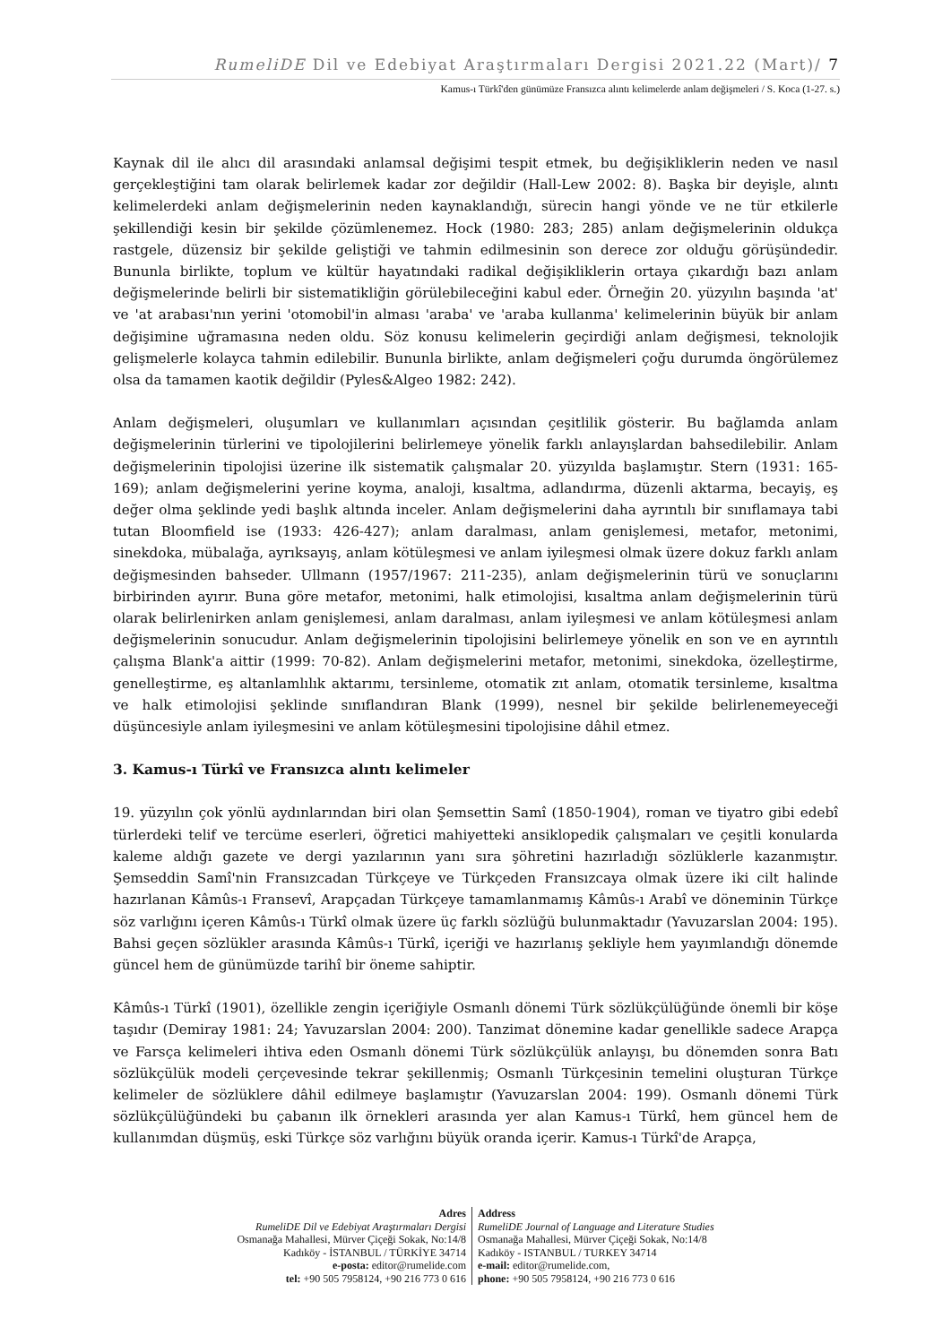RumeliDE Dil ve Edebiyat Araştırmaları Dergisi 2021.22 (Mart)/ 7
Kamus-ı Türkî'den günümüze Fransızca alıntı kelimelerde anlam değişmeleri / S. Koca (1-27. s.)
Kaynak dil ile alıcı dil arasındaki anlamsal değişimi tespit etmek, bu değişikliklerin neden ve nasıl gerçekleştiğini tam olarak belirlemek kadar zor değildir (Hall-Lew 2002: 8). Başka bir deyişle, alıntı kelimelerdeki anlam değişmelerinin neden kaynaklandığı, sürecin hangi yönde ve ne tür etkilerle şekillendiği kesin bir şekilde çözümlenemez. Hock (1980: 283; 285) anlam değişmelerinin oldukça rastgele, düzensiz bir şekilde geliştiği ve tahmin edilmesinin son derece zor olduğu görüşündedir. Bununla birlikte, toplum ve kültür hayatındaki radikal değişikliklerin ortaya çıkardığı bazı anlam değişmelerinde belirli bir sistematikliğin görülebileceğini kabul eder. Örneğin 20. yüzyılın başında 'at' ve 'at arabası'nın yerini 'otomobil'in alması 'araba' ve 'araba kullanma' kelimelerinin büyük bir anlam değişimine uğramasına neden oldu. Söz konusu kelimelerin geçirdiği anlam değişmesi, teknolojik gelişmelerle kolayca tahmin edilebilir. Bununla birlikte, anlam değişmeleri çoğu durumda öngörülemez olsa da tamamen kaotik değildir (Pyles&Algeo 1982: 242).
Anlam değişmeleri, oluşumları ve kullanımları açısından çeşitlilik gösterir. Bu bağlamda anlam değişmelerinin türlerini ve tipolojilerini belirlemeye yönelik farklı anlayışlardan bahsedilebilir. Anlam değişmelerinin tipolojisi üzerine ilk sistematik çalışmalar 20. yüzyılda başlamıştır. Stern (1931: 165-169); anlam değişmelerini yerine koyma, analoji, kısaltma, adlandırma, düzenli aktarma, becayiş, eş değer olma şeklinde yedi başlık altında inceler. Anlam değişmelerini daha ayrıntılı bir sınıflamaya tabi tutan Bloomfield ise (1933: 426-427); anlam daralması, anlam genişlemesi, metafor, metonimi, sinekdoka, mübalağa, ayrıksayış, anlam kötüleşmesi ve anlam iyileşmesi olmak üzere dokuz farklı anlam değişmesinden bahseder. Ullmann (1957/1967: 211-235), anlam değişmelerinin türü ve sonuçlarını birbirinden ayırır. Buna göre metafor, metonimi, halk etimolojisi, kısaltma anlam değişmelerinin türü olarak belirlenirken anlam genişlemesi, anlam daralması, anlam iyileşmesi ve anlam kötüleşmesi anlam değişmelerinin sonucudur. Anlam değişmelerinin tipolojisini belirlemeye yönelik en son ve en ayrıntılı çalışma Blank'a aittir (1999: 70-82). Anlam değişmelerini metafor, metonimi, sinekdoka, özelleştirme, genelleştirme, eş altanlamlılık aktarımı, tersinleme, otomatik zıt anlam, otomatik tersinleme, kısaltma ve halk etimolojisi şeklinde sınıflandıran Blank (1999), nesnel bir şekilde belirlenemeyeceği düşüncesiyle anlam iyileşmesini ve anlam kötüleşmesini tipolojisine dâhil etmez.
3. Kamus-ı Türkî ve Fransızca alıntı kelimeler
19. yüzyılın çok yönlü aydınlarından biri olan Şemsettin Samî (1850-1904), roman ve tiyatro gibi edebî türlerdeki telif ve tercüme eserleri, öğretici mahiyetteki ansiklopedik çalışmaları ve çeşitli konularda kaleme aldığı gazete ve dergi yazılarının yanı sıra şöhretini hazırladığı sözlüklerle kazanmıştır. Şemseddin Samî'nin Fransızcadan Türkçeye ve Türkçeden Fransızcaya olmak üzere iki cilt halinde hazırlanan Kâmûs-ı Fransevî, Arapçadan Türkçeye tamamlanmamış Kâmûs-ı Arabî ve döneminin Türkçe söz varlığını içeren Kâmûs-ı Türkî olmak üzere üç farklı sözlüğü bulunmaktadır (Yavuzarslan 2004: 195). Bahsi geçen sözlükler arasında Kâmûs-ı Türkî, içeriği ve hazırlanış şekliyle hem yayımlandığı dönemde güncel hem de günümüzde tarihî bir öneme sahiptir.
Kâmûs-ı Türkî (1901), özellikle zengin içeriğiyle Osmanlı dönemi Türk sözlükçülüğünde önemli bir köşe taşıdır (Demiray 1981: 24; Yavuzarslan 2004: 200). Tanzimat dönemine kadar genellikle sadece Arapça ve Farsça kelimeleri ihtiva eden Osmanlı dönemi Türk sözlükçülük anlayışı, bu dönemden sonra Batı sözlükçülük modeli çerçevesinde tekrar şekillenmiş; Osmanlı Türkçesinin temelini oluşturan Türkçe kelimeler de sözlüklere dâhil edilmeye başlamıştır (Yavuzarslan 2004: 199). Osmanlı dönemi Türk sözlükçülüğündeki bu çabanın ilk örnekleri arasında yer alan Kamus-ı Türkî, hem güncel hem de kullanımdan düşmüş, eski Türkçe söz varlığını büyük oranda içerir. Kamus-ı Türkî'de Arapça,
Adres
RumeliDE Dil ve Edebiyat Araştırmaları Dergisi
Osmanağa Mahallesi, Mürver Çiçeği Sokak, No:14/8
Kadıköy - İSTANBUL / TÜRKİYE 34714
e-posta: editor@rumelide.com
tel: +90 505 7958124, +90 216 773 0 616
Address
RumeliDE Journal of Language and Literature Studies
Osmanağa Mahallesi, Mürver Çiçeği Sokak, No:14/8
Kadıköy - ISTANBUL / TURKEY 34714
e-mail: editor@rumelide.com,
phone: +90 505 7958124, +90 216 773 0 616